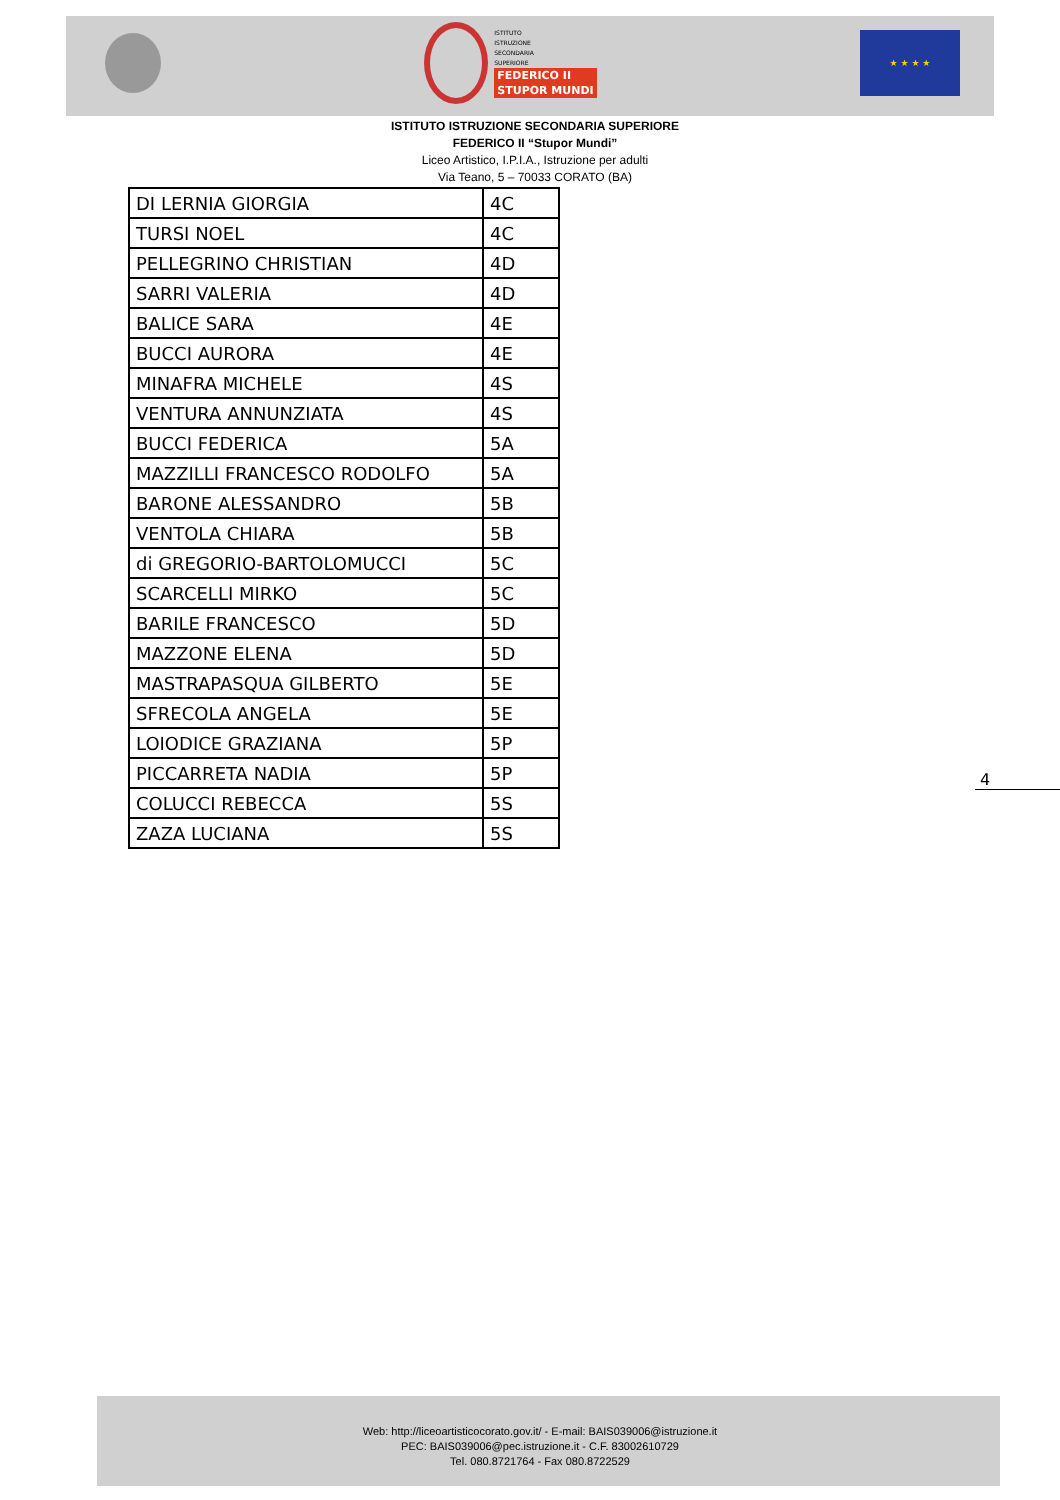ISTITUTO
ISTRUZIONE
SECONDARIA
SUPERIORE
FEDERICO II
STUPOR MUNDI
★ ★ ★ ★
ISTITUTO ISTRUZIONE SECONDARIA SUPERIORE
FEDERICO II “Stupor Mundi”
Liceo Artistico, I.P.I.A., Istruzione per adulti
Via Teano, 5 – 70033 CORATO (BA)
| DI LERNIA GIORGIA | 4C |
| TURSI NOEL | 4C |
| PELLEGRINO CHRISTIAN | 4D |
| SARRI VALERIA | 4D |
| BALICE SARA | 4E |
| BUCCI AURORA | 4E |
| MINAFRA MICHELE | 4S |
| VENTURA ANNUNZIATA | 4S |
| BUCCI FEDERICA | 5A |
| MAZZILLI FRANCESCO RODOLFO | 5A |
| BARONE ALESSANDRO | 5B |
| VENTOLA CHIARA | 5B |
| di GREGORIO-BARTOLOMUCCI | 5C |
| SCARCELLI MIRKO | 5C |
| BARILE FRANCESCO | 5D |
| MAZZONE ELENA | 5D |
| MASTRAPASQUA GILBERTO | 5E |
| SFRECOLA ANGELA | 5E |
| LOIODICE GRAZIANA | 5P |
| PICCARRETA NADIA | 5P |
| COLUCCI REBECCA | 5S |
| ZAZA LUCIANA | 5S |
4
Web: http://liceoartisticocorato.gov.it/ - E-mail: BAIS039006@istruzione.it
PEC: BAIS039006@pec.istruzione.it - C.F. 83002610729
Tel. 080.8721764 - Fax 080.8722529